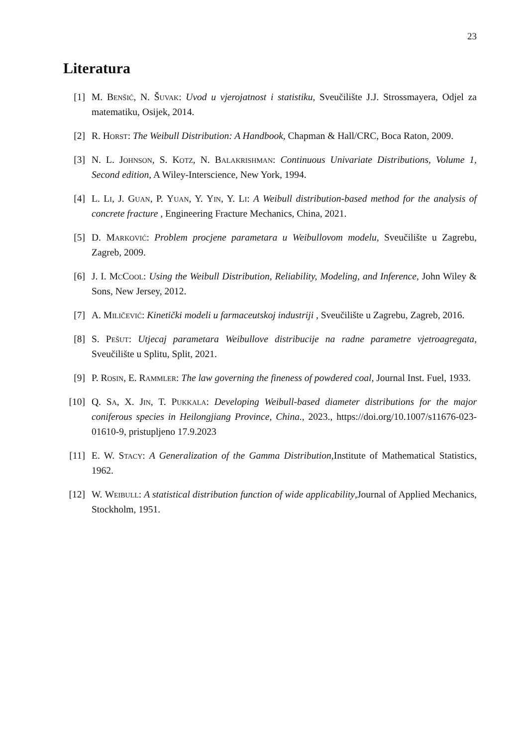23
Literatura
[1] M. Benšić, N. Šuvak: Uvod u vjerojatnost i statistiku, Sveučilište J.J. Strossmayera, Odjel za matematiku, Osijek, 2014.
[2] R. Horst: The Weibull Distribution: A Handbook, Chapman & Hall/CRC, Boca Raton, 2009.
[3] N. L. Johnson, S. Kotz, N. Balakrishman: Continuous Univariate Distributions, Volume 1, Second edition, A Wiley-Interscience, New York, 1994.
[4] L. Li, J. Guan, P. Yuan, Y. Yin, Y. Li: A Weibull distribution-based method for the analysis of concrete fracture , Engineering Fracture Mechanics, China, 2021.
[5] D. Marković: Problem procjene parametara u Weibullovom modelu, Sveučilište u Zagrebu, Zagreb, 2009.
[6] J. I. McCool: Using the Weibull Distribution, Reliability, Modeling, and Inference, John Wiley & Sons, New Jersey, 2012.
[7] A. Miličević: Kinetički modeli u farmaceutskoj industriji , Sveučilište u Zagrebu, Zagreb, 2016.
[8] S. Pešut: Utjecaj parametara Weibullove distribucije na radne parametre vjetroagregata, Sveučilište u Splitu, Split, 2021.
[9] P. Rosin, E. Rammler: The law governing the fineness of powdered coal, Journal Inst. Fuel, 1933.
[10]
Q. Sa, X. Jin, T. Pukkala: Developing Weibull-based diameter distributions for the major coniferous species in Heilongjiang Province, China., 2023., https://doi.org/10.1007/s11676-023-01610-9, pristupljeno 17.9.2023
[11]
E. W. Stacy: A Generalization of the Gamma Distribution,Institute of Mathematical Statistics, 1962.
[12]
W. Weibull: A statistical distribution function of wide applicability,Journal of Applied Mechanics, Stockholm, 1951.